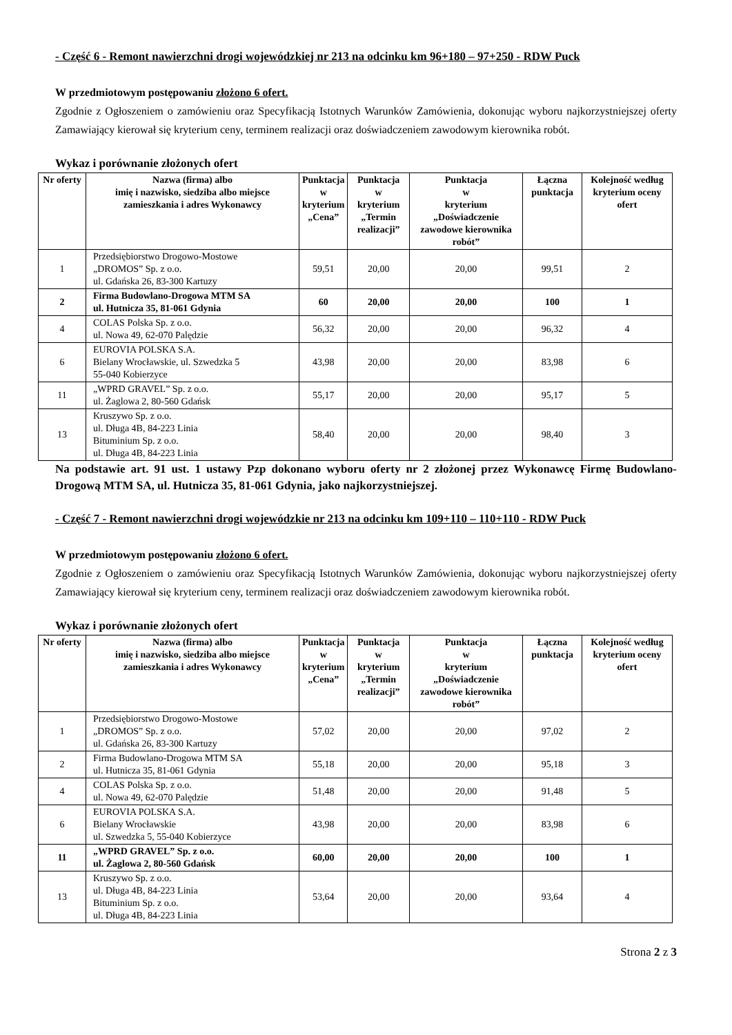- Część 6 - Remont nawierzchni drogi wojewódzkiej nr 213 na odcinku km 96+180 – 97+250 - RDW Puck
W przedmiotowym postępowaniu złożono 6 ofert.
Zgodnie z Ogłoszeniem o zamówieniu oraz Specyfikacją Istotnych Warunków Zamówienia, dokonując wyboru najkorzystniejszej oferty Zamawiający kierował się kryterium ceny, terminem realizacji oraz doświadczeniem zawodowym kierownika robót.
Wykaz i porównanie złożonych ofert
| Nr oferty | Nazwa (firma) albo imię i nazwisko, siedziba albo miejsce zamieszkania i adres Wykonawcy | Punktacja w kryterium „Cena” | Punktacja w kryterium „Termin realizacji” | Punktacja w kryterium „Doświadczenie zawodowe kierownika robót” | Łączna punktacja | Kolejność według kryterium oceny ofert |
| --- | --- | --- | --- | --- | --- | --- |
| 1 | Przedsiębiorstwo Drogowo-Mostowe „DROMOS” Sp. z o.o. ul. Gdańska 26, 83-300 Kartuzy | 59,51 | 20,00 | 20,00 | 99,51 | 2 |
| 2 | Firma Budowlano-Drogowa MTM SA ul. Hutnicza 35, 81-061 Gdynia | 60 | 20,00 | 20,00 | 100 | 1 |
| 4 | COLAS Polska Sp. z o.o. ul. Nowa 49, 62-070 Palędzie | 56,32 | 20,00 | 20,00 | 96,32 | 4 |
| 6 | EUROVIA POLSKA S.A. Bielany Wrocławskie, ul. Szwedzka 5 55-040 Kobierzyce | 43,98 | 20,00 | 20,00 | 83,98 | 6 |
| 11 | „WPRD GRAVEL” Sp. z o.o. ul. Żaglowa 2, 80-560 Gdańsk | 55,17 | 20,00 | 20,00 | 95,17 | 5 |
| 13 | Kruszywo Sp. z o.o. ul. Długa 4B, 84-223 Linia Bituminium Sp. z o.o. ul. Długa 4B, 84-223 Linia | 58,40 | 20,00 | 20,00 | 98,40 | 3 |
Na podstawie art. 91 ust. 1 ustawy Pzp dokonano wyboru oferty nr 2 złożonej przez Wykonawcę Firmę Budowlano-Drogową MTM SA, ul. Hutnicza 35, 81-061 Gdynia, jako najkorzystniejszej.
- Część 7 - Remont nawierzchni drogi wojewódzkie nr 213 na odcinku km 109+110 – 110+110 - RDW Puck
W przedmiotowym postępowaniu złożono 6 ofert.
Zgodnie z Ogłoszeniem o zamówieniu oraz Specyfikacją Istotnych Warunków Zamówienia, dokonując wyboru najkorzystniejszej oferty Zamawiający kierował się kryterium ceny, terminem realizacji oraz doświadczeniem zawodowym kierownika robót.
Wykaz i porównanie złożonych ofert
| Nr oferty | Nazwa (firma) albo imię i nazwisko, siedziba albo miejsce zamieszkania i adres Wykonawcy | Punktacja w kryterium „Cena” | Punktacja w kryterium „Termin realizacji” | Punktacja w kryterium „Doświadczenie zawodowe kierownika robót” | Łączna punktacja | Kolejność według kryterium oceny ofert |
| --- | --- | --- | --- | --- | --- | --- |
| 1 | Przedsiębiorstwo Drogowo-Mostowe „DROMOS” Sp. z o.o. ul. Gdańska 26, 83-300 Kartuzy | 57,02 | 20,00 | 20,00 | 97,02 | 2 |
| 2 | Firma Budowlano-Drogowa MTM SA ul. Hutnicza 35, 81-061 Gdynia | 55,18 | 20,00 | 20,00 | 95,18 | 3 |
| 4 | COLAS Polska Sp. z o.o. ul. Nowa 49, 62-070 Palędzie | 51,48 | 20,00 | 20,00 | 91,48 | 5 |
| 6 | EUROVIA POLSKA S.A. Bielany Wrocławskie ul. Szwedzka 5, 55-040 Kobierzyce | 43,98 | 20,00 | 20,00 | 83,98 | 6 |
| 11 | „WPRD GRAVEL” Sp. z o.o. ul. Żaglowa 2, 80-560 Gdańsk | 60,00 | 20,00 | 20,00 | 100 | 1 |
| 13 | Kruszywo Sp. z o.o. ul. Długa 4B, 84-223 Linia Bituminium Sp. z o.o. ul. Długa 4B, 84-223 Linia | 53,64 | 20,00 | 20,00 | 93,64 | 4 |
Strona 2 z 3